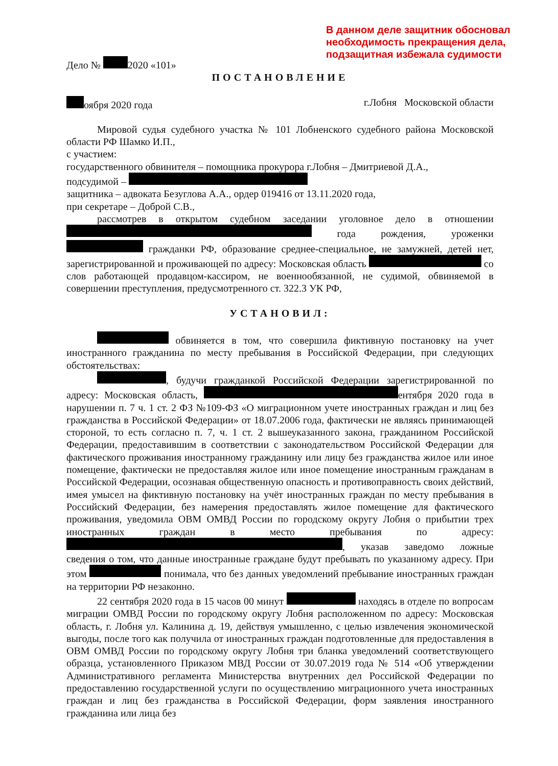В данном деле защитник обосновал
необходимость прекращения дела,
подзащитная избежала судимости
Дело № 2020 «101»
ПОСТАНОВЛЕНИЕ
оября 2020 года г.Лобня Московской области
Мировой судья судебного участка № 101 Лобненского судебного района Московской области РФ Шамко И.П.,
с участием:
государственного обвинителя – помощника прокурора г.Лобня – Дмитриевой Д.А.,
подсудимой –
защитника – адвоката Безуглова А.А., ордер 019416 от 13.11.2020 года,
при секретаре – Доброй С.В.,
рассмотрев в открытом судебном заседании уголовное дело в отношении года рождения, уроженки гражданки РФ, образование среднее-специальное, не замужней, детей нет, зарегистрированной и проживающей по адресу: Московская область со слов работающей продавцом-кассиром, не военнообязанной, не судимой, обвиняемой в совершении преступления, предусмотренного ст. 322.3 УК РФ,
УСТАНОВИЛ:
обвиняется в том, что совершила фиктивную постановку на учет иностранного гражданина по месту пребывания в Российской Федерации, при следующих обстоятельствах:
, будучи гражданкой Российской Федерации зарегистрированной по адресу: Московская область, ентября 2020 года в нарушении п. 7 ч. 1 ст. 2 ФЗ №109-ФЗ «О миграционном учете иностранных граждан и лиц без гражданства в Российской Федерации» от 18.07.2006 года, фактически не являясь принимающей стороной, то есть согласно п. 7, ч. 1 ст. 2 вышеуказанного закона, гражданином Российской Федерации, предоставившим в соответствии с законодательством Российской Федерации для фактического проживания иностранному гражданину или лицу без гражданства жилое или иное помещение, фактически не предоставляя жилое или иное помещение иностранным гражданам в Российской Федерации, осознавая общественную опасность и противоправность своих действий, имея умысел на фиктивную постановку на учёт иностранных граждан по месту пребывания в Российский Федерации, без намерения предоставлять жилое помещение для фактического проживания, уведомила ОВМ ОМВД России по городскому округу Лобня о прибытии трех иностранных граждан в место пребывания по адресу: , указав заведомо ложные сведения о том, что данные иностранные граждане будут пребывать по указанному адресу. При этом понимала, что без данных уведомлений пребывание иностранных граждан на территории РФ незаконно.
22 сентября 2020 года в 15 часов 00 минут находясь в отделе по вопросам миграции ОМВД России по городскому округу Лобня расположенном по адресу: Московская область, г. Лобня ул. Калинина д. 19, действуя умышленно, с целью извлечения экономической выгоды, после того как получила от иностранных граждан подготовленные для предоставления в ОВМ ОМВД России по городскому округу Лобня три бланка уведомлений соответствующего образца, установленного Приказом МВД России от 30.07.2019 года № 514 «Об утверждении Административного регламента Министерства внутренних дел Российской Федерации по предоставлению государственной услуги по осуществлению миграционного учета иностранных граждан и лиц без гражданства в Российской Федерации, форм заявления иностранного гражданина или лица без